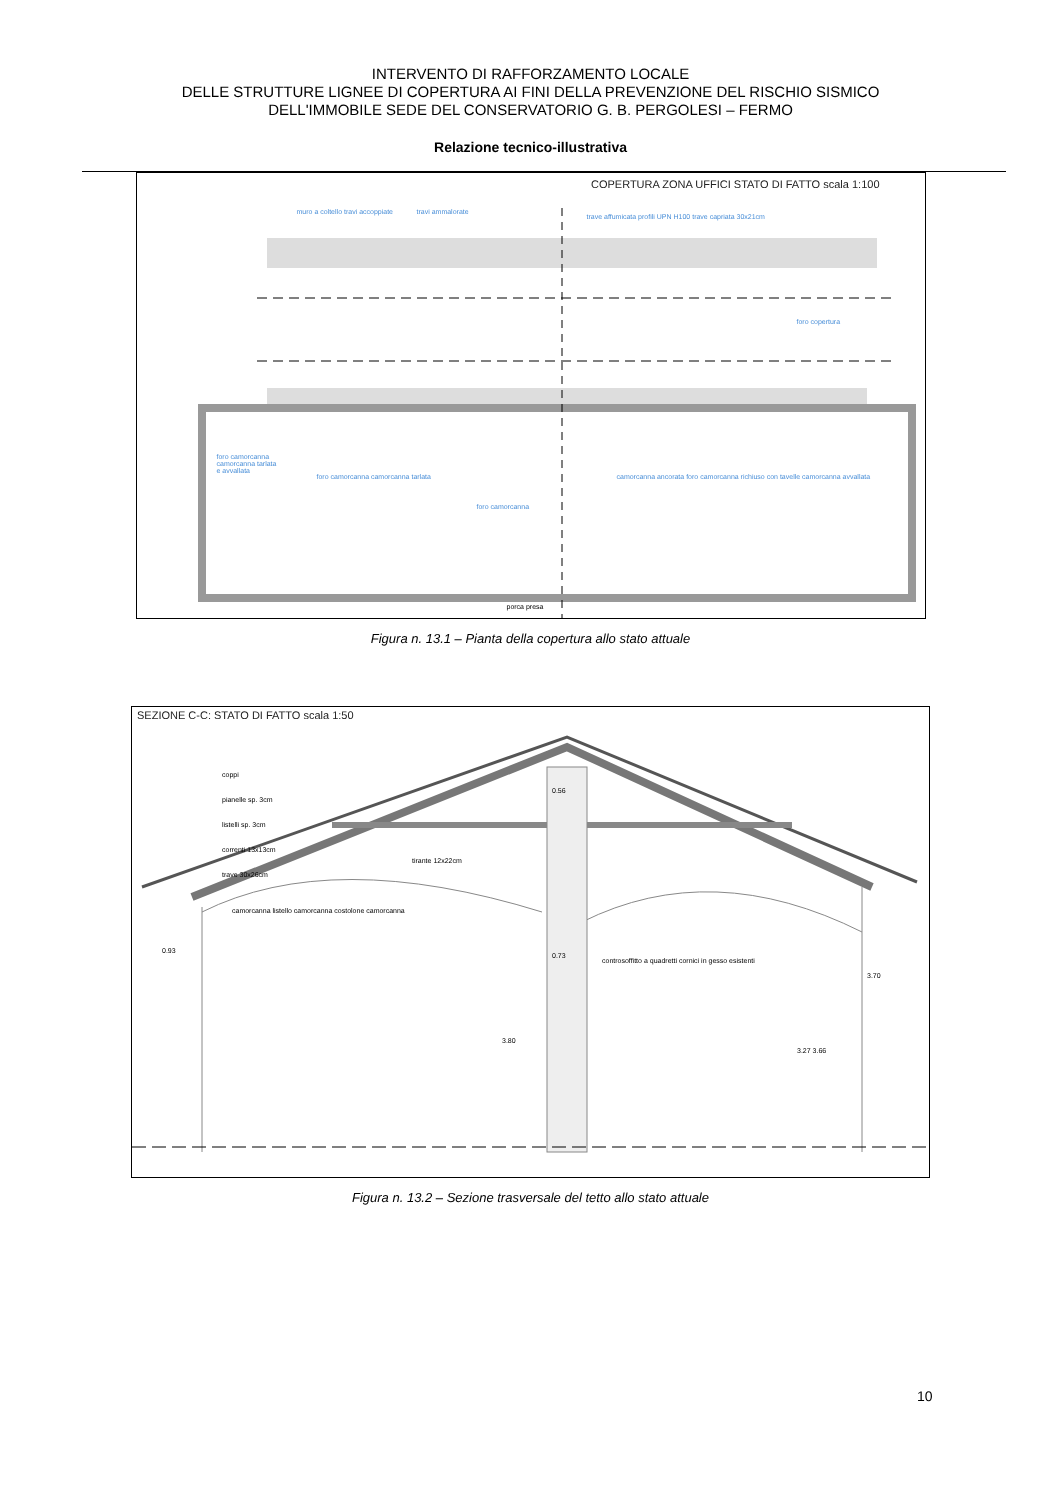INTERVENTO DI RAFFORZAMENTO LOCALE
DELLE STRUTTURE LIGNEE DI COPERTURA AI FINI DELLA PREVENZIONE DEL RISCHIO SISMICO
DELL'IMMOBILE SEDE DEL CONSERVATORIO G. B. PERGOLESI – FERMO
Relazione tecnico-illustrativa
COPERTURA ZONA UFFICI STATO DI FATTO scala 1:100
muro a coltello travi accoppiate
travi ammalorate
trave affumicata profili UPN H100 trave capriata 30x21cm
foro camorcanna camorcanna tarlata e avvallata
foro camorcanna camorcanna tarlata
foro camorcanna
camorcanna ancorata foro camorcanna richiuso con tavelle camorcanna avvallata
foro copertura
porca presa
Figura n. 13.1 – Pianta della copertura allo stato attuale
SEZIONE C-C: STATO DI FATTO scala 1:50
coppi
pianelle sp. 3cm
listelli sp. 3cm
correnti 13x13cm
trave 30x26cm
tirante 12x22cm
camorcanna listello camorcanna costolone camorcanna
controsoffitto a quadretti cornici in gesso esistenti
0.93
0.73
0.56
3.80
3.27 3.66
3.70
Figura n. 13.2 – Sezione trasversale del tetto allo stato attuale
10